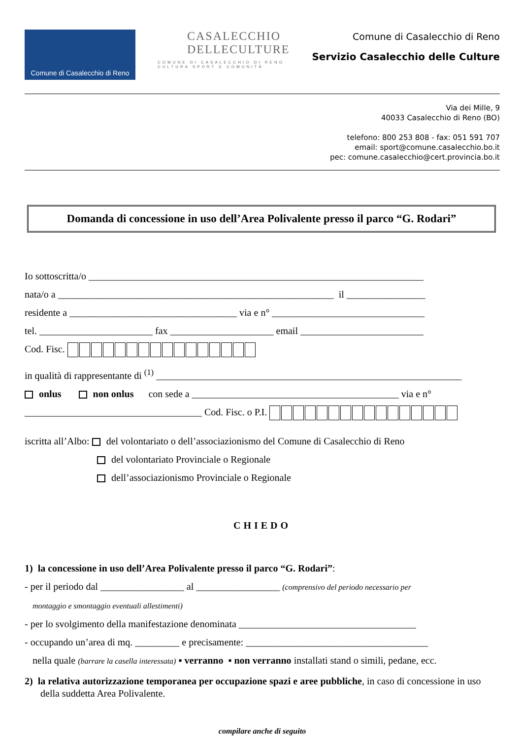Comune di Casalecchio di Reno
CASALECCHIO
DELLECULTURE
COMUNE DI CASALECCHIO DI RENO
CULTURA SPORT E COMUNITÀ
Comune di Casalecchio di Reno
Servizio Casalecchio delle Culture
Via dei Mille, 9
40033 Casalecchio di Reno (BO)
telefono: 800 253 808 - fax: 051 591 707
email: sport@comune.casalecchio.bo.it
pec: comune.casalecchio@cert.provincia.bo.it
Domanda di concessione in uso dell’Area Polivalente presso il parco “G. Rodari”
Io sottoscritta/o ____________________________________________________________________
nata/o a ________________________________________________________ il ________________
residente a __________________________________ via e n° _______________________________
tel. _______________________ fax _____________________ email _________________________
Cod. Fisc.
in qualità di rappresentante di <sup>(1)</sup> ______________________________________________________________
onlus non onlus con sede a __________________________________________ via e n°
____________________________________ Cod. Fisc. o P.I.
iscritta all’Albo: del volontariato o dell’associazionismo del Comune di Casalecchio di Reno
del volontariato Provinciale o Regionale
dell’associazionismo Provinciale o Regionale
CHIEDO
1) la concessione in uso dell’Area Polivalente presso il parco “G. Rodari”:
- per il periodo dal _________________ al _________________ (comprensivo del periodo necessario per
montaggio e smontaggio eventuali allestimenti)
- per lo svolgimento della manifestazione denominata ____________________________________
- occupando un’area di mq. _________ e precisamente: _____________________________________
nella quale (barrare la casella interessata) ▪ verranno ▪ non verranno installati stand o simili, pedane, ecc.
2) la relativa autorizzazione temporanea per occupazione spazi e aree pubbliche, in caso di concessione in uso della suddetta Area Polivalente.
compilare anche di seguito